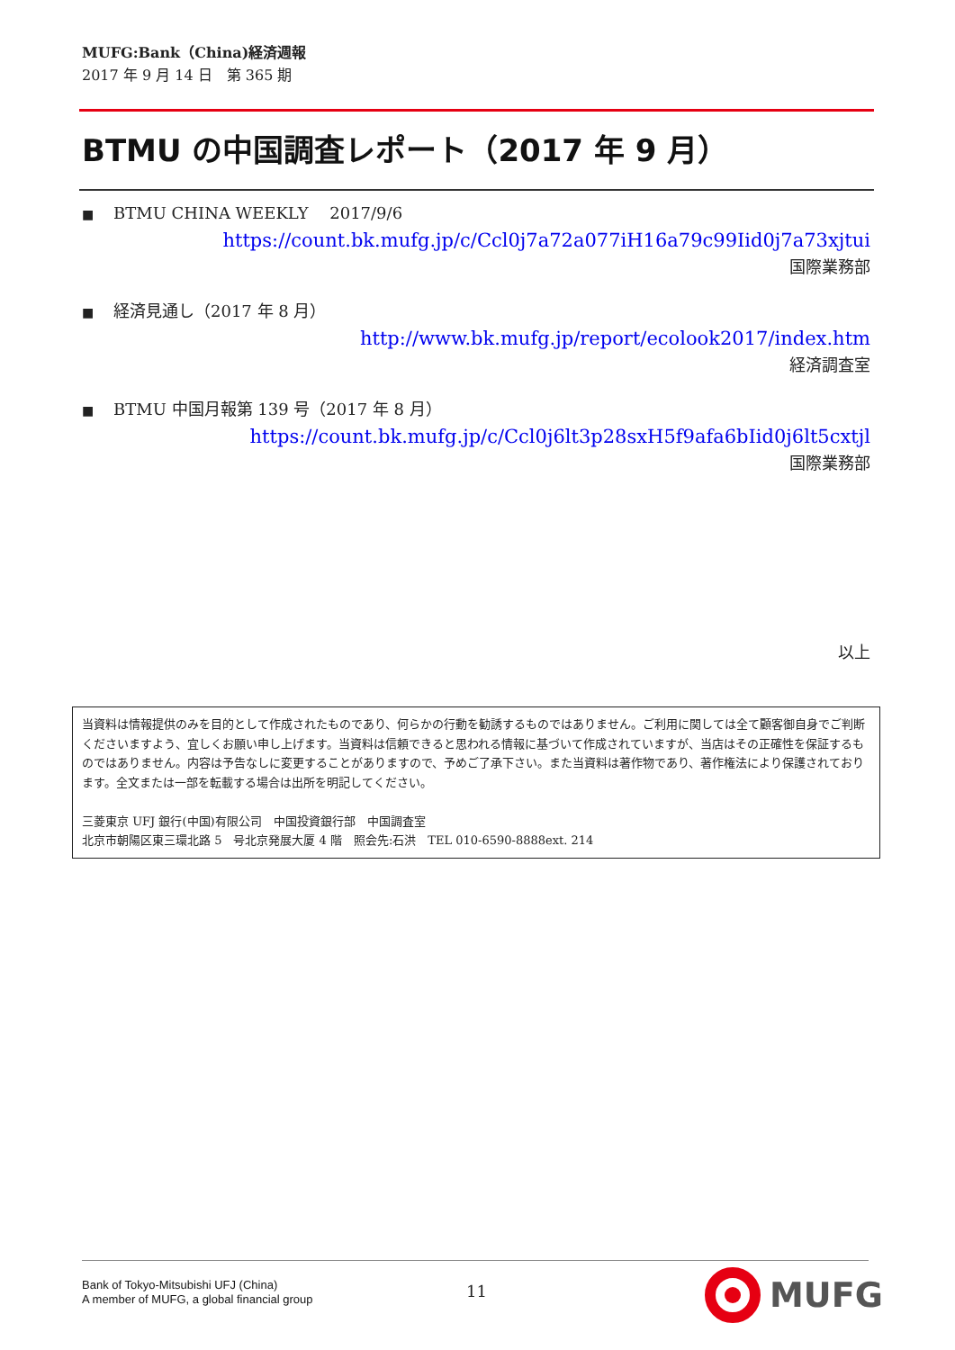MUFG:Bank（China)経済週報
2017 年 9 月 14 日　第 365 期
BTMU の中国調査レポート（2017 年 9 月）
■ BTMU CHINA WEEKLY　 2017/9/6
https://count.bk.mufg.jp/c/Ccl0j7a72a077iH16a79c99Iid0j7a73xjtui
国際業務部
■ 経済見通し（2017 年 8 月）
http://www.bk.mufg.jp/report/ecolook2017/index.htm
経済調査室
■ BTMU 中国月報第 139 号（2017 年 8 月）
https://count.bk.mufg.jp/c/Ccl0j6lt3p28sxH5f9afa6bIid0j6lt5cxtjl
国際業務部
以上
当資料は情報提供のみを目的として作成されたものであり、何らかの行動を勧誘するものではありません。ご利用に関しては全て顧客御自身でご判断くださいますよう、宜しくお願い申し上げます。当資料は信頼できると思われる情報に基づいて作成されていますが、当店はその正確性を保証するものではありません。内容は予告なしに変更することがありますので、予めご了承下さい。また当資料は著作物であり、著作権法により保護されております。全文または一部を転載する場合は出所を明記してください。
三菱東京 UFJ 銀行(中国)有限公司　中国投資銀行部　中国調査室
北京市朝陽区東三環北路 5　号北京発展大厦 4 階　照会先:石洪　TEL 010-6590-8888ext. 214
Bank of Tokyo-Mitsubishi UFJ (China)
A member of MUFG, a global financial group
11 MUFG